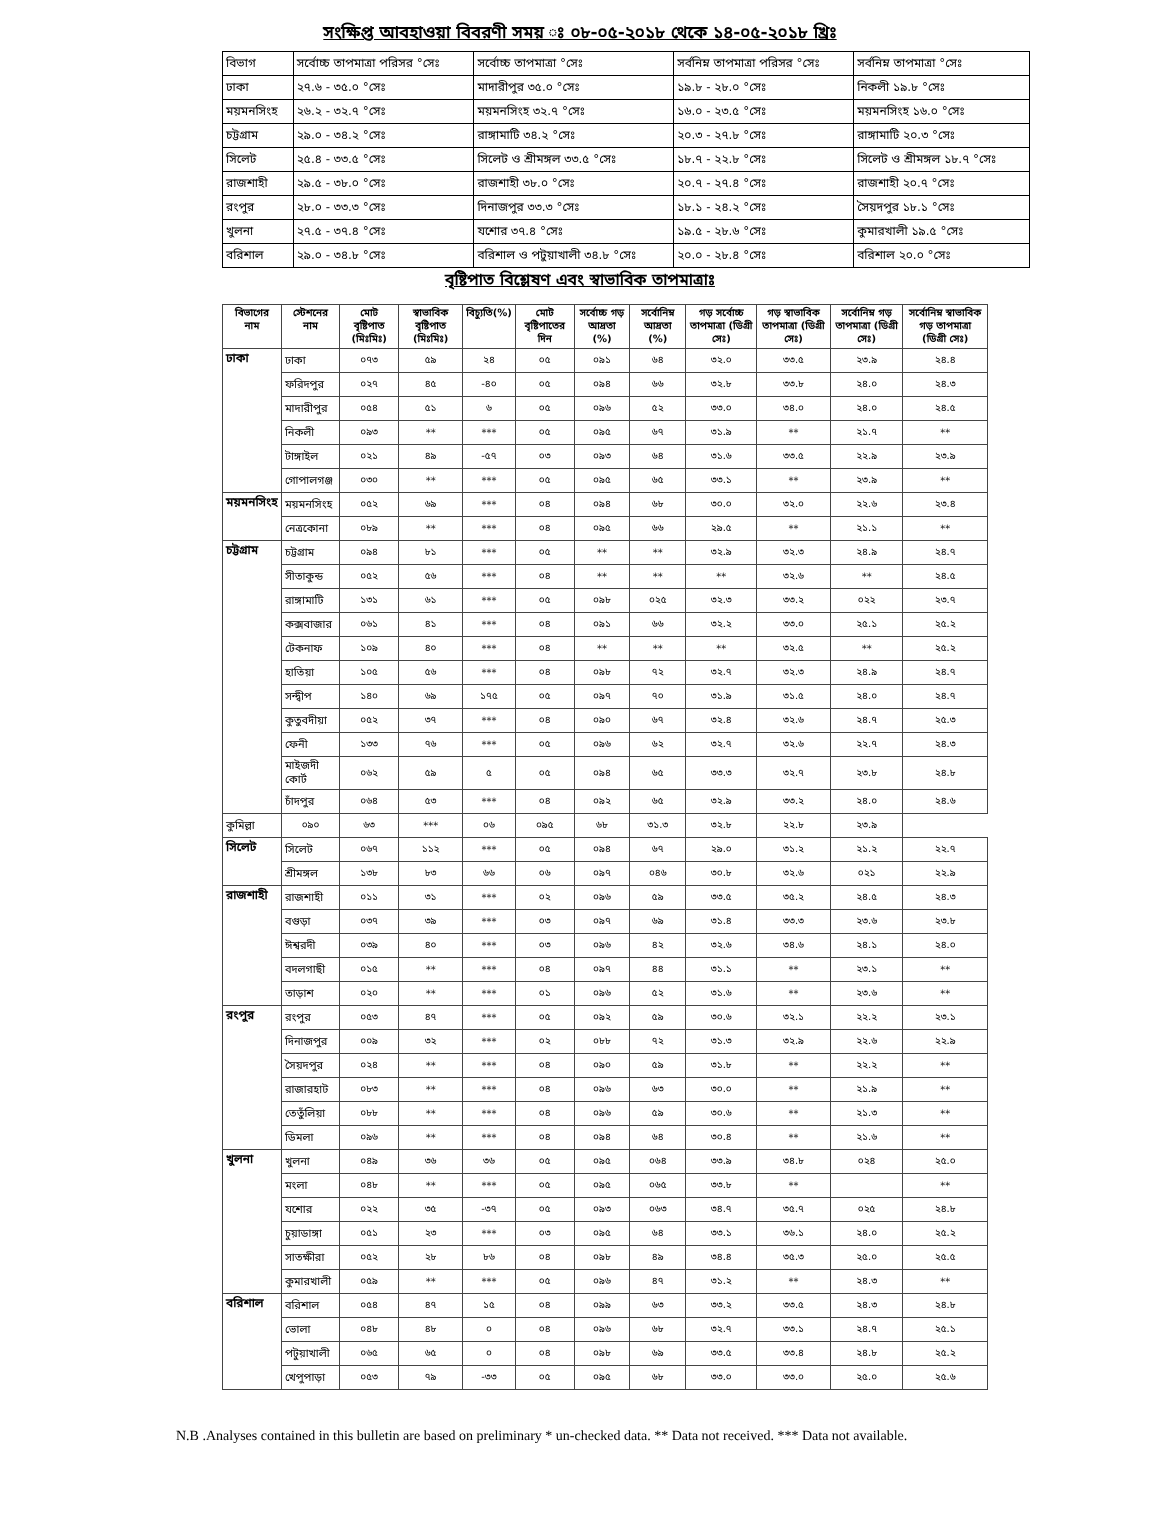সংক্ষিপ্ত আবহাওয়া বিবরণী সময় ঃ ০৮-০৫-২০১৮ থেকে ১৪-০৫-২০১৮ খ্রিঃ
| বিভাগ | সর্বোচ্চ তাপমাত্রা পরিসর °সেঃ | সর্বোচ্চ তাপমাত্রা °সেঃ | সর্বনিম্ন তাপমাত্রা পরিসর °সেঃ | সর্বনিম্ন তাপমাত্রা °সেঃ |
| --- | --- | --- | --- | --- |
| ঢাকা | ২৭.৬ - ৩৫.০ °সেঃ | মাদারীপুর ৩৫.০ °সেঃ | ১৯.৮ - ২৮.০ °সেঃ | নিকলী ১৯.৮ °সেঃ |
| ময়মনসিংহ | ২৬.২ - ৩২.৭ °সেঃ | ময়মনসিংহ ৩২.৭ °সেঃ | ১৬.০ - ২৩.৫ °সেঃ | ময়মনসিংহ ১৬.০ °সেঃ |
| চট্টগ্রাম | ২৯.০ - ৩৪.২ °সেঃ | রাঙ্গামাটি ৩৪.২ °সেঃ | ২০.৩ - ২৭.৮ °সেঃ | রাঙ্গামাটি ২০.৩ °সেঃ |
| সিলেট | ২৫.৪ - ৩৩.৫ °সেঃ | সিলেট ও শ্রীমঙ্গল ৩৩.৫ °সেঃ | ১৮.৭ - ২২.৮ °সেঃ | সিলেট ও শ্রীমঙ্গল ১৮.৭ °সেঃ |
| রাজশাহী | ২৯.৫ - ৩৮.০ °সেঃ | রাজশাহী ৩৮.০ °সেঃ | ২০.৭ - ২৭.৪ °সেঃ | রাজশাহী ২০.৭ °সেঃ |
| রংপুর | ২৮.০ - ৩৩.৩ °সেঃ | দিনাজপুর ৩৩.৩ °সেঃ | ১৮.১ - ২৪.২ °সেঃ | সৈয়দপুর ১৮.১ °সেঃ |
| খুলনা | ২৭.৫ - ৩৭.৪ °সেঃ | যশোর ৩৭.৪ °সেঃ | ১৯.৫ - ২৮.৬ °সেঃ | কুমারখালী ১৯.৫ °সেঃ |
| বরিশাল | ২৯.০ - ৩৪.৮ °সেঃ | বরিশাল ও পটুয়াখালী ৩৪.৮ °সেঃ | ২০.০ - ২৮.৪ °সেঃ | বরিশাল ২০.০ °সেঃ |
বৃষ্টিপাত বিশ্লেষণ এবং স্বাভাবিক তাপমাত্রাঃ
| বিভাগের নাম | স্টেশনের নাম | মোট বৃষ্টিপাত (মিঃমিঃ) | স্বাভাবিক বৃষ্টিপাত (মিঃমিঃ) | বিচ্যুতি(%) | মোট বৃষ্টিপাতের দিন | সর্বোচ্চ গড় আদ্রতা (%) | সর্বোনিম্ন আদ্রতা (%) | গড় সর্বোচ্চ তাপমাত্রা (ডিগ্রী সেঃ) | গড় স্বাভাবিক তাপমাত্রা (ডিগ্রী সেঃ) | সর্বোনিম্ন গড় তাপমাত্রা (ডিগ্রী সেঃ) | সর্বোনিম্ন স্বাভাবিক গড় তাপমাত্রা (ডিগ্রী সেঃ) |
| --- | --- | --- | --- | --- | --- | --- | --- | --- | --- | --- | --- |
| ঢাকা | ঢাকা | ০৭৩ | ৫৯ | ২৪ | ০৫ | ০৯১ | ৬৪ | ৩২.০ | ৩৩.৫ | ২৩.৯ | ২৪.৪ |
| | ফরিদপুর | ০২৭ | ৪৫ | -৪০ | ০৫ | ০৯৪ | ৬৬ | ৩২.৮ | ৩৩.৮ | ২৪.০ | ২৪.৩ |
| | মাদারীপুর | ০৫৪ | ৫১ | ৬ | ০৫ | ০৯৬ | ৫২ | ৩৩.০ | ৩৪.০ | ২৪.০ | ২৪.৫ |
| | নিকলী | ০৯৩ | ** | *** | ০৫ | ০৯৫ | ৬৭ | ৩১.৯ | ** | ২১.৭ | ** |
| | টাঙ্গাইল | ০২১ | ৪৯ | -৫৭ | ০৩ | ০৯৩ | ৬৪ | ৩১.৬ | ৩৩.৫ | ২২.৯ | ২৩.৯ |
| | গোপালগঞ্জ | ০৩০ | ** | *** | ০৫ | ০৯৫ | ৬৫ | ৩৩.১ | ** | ২৩.৯ | ** |
| ময়মনসিংহ | ময়মনসিংহ | ০৫২ | ৬৯ | *** | ০৪ | ০৯৪ | ৬৮ | ৩০.০ | ৩২.০ | ২২.৬ | ২৩.৪ |
| | নেত্রকোনা | ০৮৯ | ** | *** | ০৪ | ০৯৫ | ৬৬ | ২৯.৫ | ** | ২১.১ | ** |
| চট্টগ্রাম | চট্টগ্রাম | ০৯৪ | ৮১ | *** | ০৫ | ** | ** | ৩২.৯ | ৩২.৩ | ২৪.৯ | ২৪.৭ |
| | সীতাকুন্ড | ০৫২ | ৫৬ | *** | ০৪ | ** | ** | ** | ৩২.৬ | ** | ২৪.৫ |
| | রাঙ্গামাটি | ১৩১ | ৬১ | *** | ০৫ | ০৯৮ | ০২৫ | ৩২.৩ | ৩৩.২ | ০২২ | ২৩.৭ |
| | কক্সবাজার | ০৬১ | ৪১ | *** | ০৪ | ০৯১ | ৬৬ | ৩২.২ | ৩৩.০ | ২৫.১ | ২৫.২ |
| | টেকনাফ | ১০৯ | ৪০ | *** | ০৪ | ** | ** | ** | ৩২.৫ | ** | ২৫.২ |
| | হাতিয়া | ১০৫ | ৫৬ | *** | ০৪ | ০৯৮ | ৭২ | ৩২.৭ | ৩২.৩ | ২৪.৯ | ২৪.৭ |
| | সন্দ্বীপ | ১৪০ | ৬৯ | ১৭৫ | ০৫ | ০৯৭ | ৭০ | ৩১.৯ | ৩১.৫ | ২৪.০ | ২৪.৭ |
| | কুতুবদীয়া | ০৫২ | ৩৭ | *** | ০৪ | ০৯০ | ৬৭ | ৩২.৪ | ৩২.৬ | ২৪.৭ | ২৫.৩ |
| | ফেনী | ১৩৩ | ৭৬ | *** | ০৫ | ০৯৬ | ৬২ | ৩২.৭ | ৩২.৬ | ২২.৭ | ২৪.৩ |
| | মাইজদী কোর্ট | ০৬২ | ৫৯ | ৫ | ০৫ | ০৯৪ | ৬৫ | ৩৩.৩ | ৩২.৭ | ২৩.৮ | ২৪.৮ |
| | চাঁদপুর | ০৬৪ | ৫৩ | *** | ০৪ | ০৯২ | ৬৫ | ৩২.৯ | ৩৩.২ | ২৪.০ | ২৪.৬ |
| কুমিল্লা | ০৯০ | ৬৩ | *** | ০৬ | ০৯৫ | ৬৮ | ৩১.৩ | ৩২.৮ | ২২.৮ | ২৩.৯ | |
| সিলেট | সিলেট | ০৬৭ | ১১২ | *** | ০৫ | ০৯৪ | ৬৭ | ২৯.০ | ৩১.২ | ২১.২ | ২২.৭ |
| | শ্রীমঙ্গল | ১৩৮ | ৮৩ | ৬৬ | ০৬ | ০৯৭ | ০৪৬ | ৩০.৮ | ৩২.৬ | ০২১ | ২২.৯ |
| রাজশাহী | রাজশাহী | ০১১ | ৩১ | *** | ০২ | ০৯৬ | ৫৯ | ৩৩.৫ | ৩৫.২ | ২৪.৫ | ২৪.৩ |
| | বগুড়া | ০৩৭ | ৩৯ | *** | ০৩ | ০৯৭ | ৬৯ | ৩১.৪ | ৩৩.৩ | ২৩.৬ | ২৩.৮ |
| | ঈশ্বরদী | ০৩৯ | ৪০ | *** | ০৩ | ০৯৬ | ৪২ | ৩২.৬ | ৩৪.৬ | ২৪.১ | ২৪.০ |
| | বদলগাছী | ০১৫ | ** | *** | ০৪ | ০৯৭ | ৪৪ | ৩১.১ | ** | ২৩.১ | ** |
| | তাড়াশ | ০২০ | ** | *** | ০১ | ০৯৬ | ৫২ | ৩১.৬ | ** | ২৩.৬ | ** |
| রংপুর | রংপুর | ০৫৩ | ৪৭ | *** | ০৫ | ০৯২ | ৫৯ | ৩০.৬ | ৩২.১ | ২২.২ | ২৩.১ |
| | দিনাজপুর | ০০৯ | ৩২ | *** | ০২ | ০৮৮ | ৭২ | ৩১.৩ | ৩২.৯ | ২২.৬ | ২২.৯ |
| | সৈয়দপুর | ০২৪ | ** | *** | ০৪ | ০৯০ | ৫৯ | ৩১.৮ | ** | ২২.২ | ** |
| | রাজারহাট | ০৮৩ | ** | *** | ০৪ | ০৯৬ | ৬৩ | ৩০.০ | ** | ২১.৯ | ** |
| | তেতুঁলিয়া | ০৮৮ | ** | *** | ০৪ | ০৯৬ | ৫৯ | ৩০.৬ | ** | ২১.৩ | ** |
| | ডিমলা | ০৯৬ | ** | *** | ০৪ | ০৯৪ | ৬৪ | ৩০.৪ | ** | ২১.৬ | ** |
| খুলনা | খুলনা | ০৪৯ | ৩৬ | ৩৬ | ০৫ | ০৯৫ | ০৬৪ | ৩৩.৯ | ৩৪.৮ | ০২৪ | ২৫.০ |
| | মংলা | ০৪৮ | ** | *** | ০৫ | ০৯৫ | ০৬৫ | ৩৩.৮ | ** | | ** |
| | যশোর | ০২২ | ৩৫ | -৩৭ | ০৫ | ০৯৩ | ০৬৩ | ৩৪.৭ | ৩৫.৭ | ০২৫ | ২৪.৮ |
| | চুয়াডাঙ্গা | ০৫১ | ২৩ | *** | ০৩ | ০৯৫ | ৬৪ | ৩৩.১ | ৩৬.১ | ২৪.০ | ২৫.২ |
| | সাতক্ষীরা | ০৫২ | ২৮ | ৮৬ | ০৪ | ০৯৮ | ৪৯ | ৩৪.৪ | ৩৫.৩ | ২৫.০ | ২৫.৫ |
| | কুমারখালী | ০৫৯ | ** | *** | ০৫ | ০৯৬ | ৪৭ | ৩১.২ | ** | ২৪.৩ | ** |
| বরিশাল | বরিশাল | ০৫৪ | ৪৭ | ১৫ | ০৪ | ০৯৯ | ৬৩ | ৩৩.২ | ৩৩.৫ | ২৪.৩ | ২৪.৮ |
| | ভোলা | ০৪৮ | ৪৮ | ০ | ০৪ | ০৯৬ | ৬৮ | ৩২.৭ | ৩৩.১ | ২৪.৭ | ২৫.১ |
| | পটুয়াখালী | ০৬৫ | ৬৫ | ০ | ০৪ | ০৯৮ | ৬৯ | ৩৩.৫ | ৩৩.৪ | ২৪.৮ | ২৫.২ |
| | খেপুপাড়া | ০৫৩ | ৭৯ | -৩৩ | ০৫ | ০৯৫ | ৬৮ | ৩৩.০ | ৩৩.০ | ২৫.০ | ২৫.৬ |
N.B .Analyses contained in this bulletin are based on preliminary * un-checked data. ** Data not received. *** Data not available.